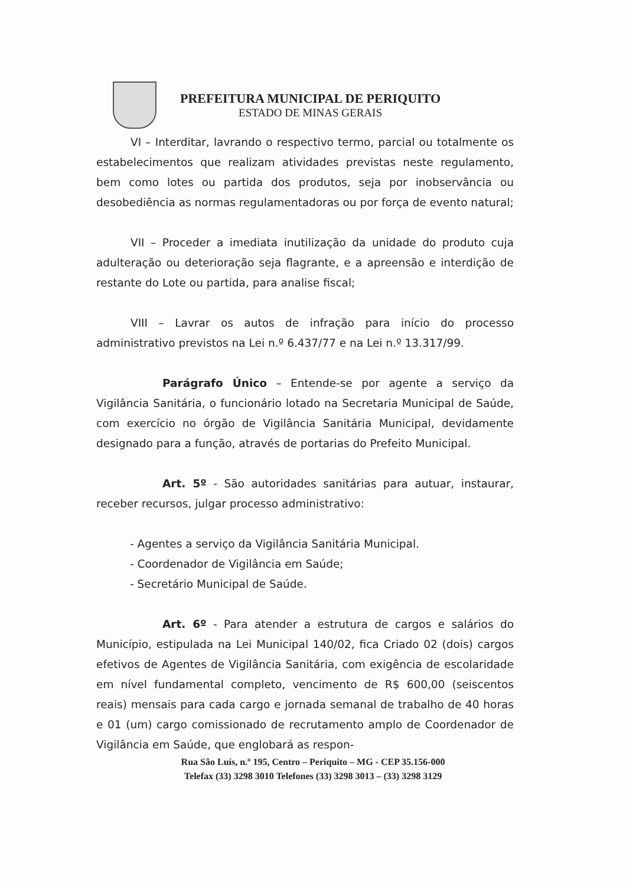PREFEITURA MUNICIPAL DE PERIQUITO
ESTADO DE MINAS GERAIS
VI – Interditar, lavrando o respectivo termo, parcial ou totalmente os estabelecimentos que realizam atividades previstas neste regulamento, bem como lotes ou partida dos produtos, seja por inobservância ou desobediência as normas regulamentadoras ou por força de evento natural;
VII – Proceder a imediata inutilização da unidade do produto cuja adulteração ou deterioração seja flagrante, e a apreensão e interdição de restante do Lote ou partida, para analise fiscal;
VIII – Lavrar os autos de infração para início do processo administrativo previstos na Lei n.º 6.437/77 e na Lei n.º 13.317/99.
Parágrafo Único – Entende-se por agente a serviço da Vigilância Sanitária, o funcionário lotado na Secretaria Municipal de Saúde, com exercício no órgão de Vigilância Sanitária Municipal, devidamente designado para a função, através de portarias do Prefeito Municipal.
Art. 5º - São autoridades sanitárias para autuar, instaurar, receber recursos, julgar processo administrativo:
- Agentes a serviço da Vigilância Sanitária Municipal.
- Coordenador de Vigilância em Saúde;
- Secretário Municipal de Saúde.
Art. 6º - Para atender a estrutura de cargos e salários do Município, estipulada na Lei Municipal 140/02, fica Criado 02 (dois) cargos efetivos de Agentes de Vigilância Sanitária, com exigência de escolaridade em nível fundamental completo, vencimento de R$ 600,00 (seiscentos reais) mensais para cada cargo e jornada semanal de trabalho de 40 horas e 01 (um) cargo comissionado de recrutamento amplo de Coordenador de Vigilância em Saúde, que englobará as respon-
Rua São Luís, n.º 195, Centro – Periquito – MG - CEP 35.156-000
Telefax (33) 3298 3010 Telefones (33) 3298 3013 – (33) 3298 3129